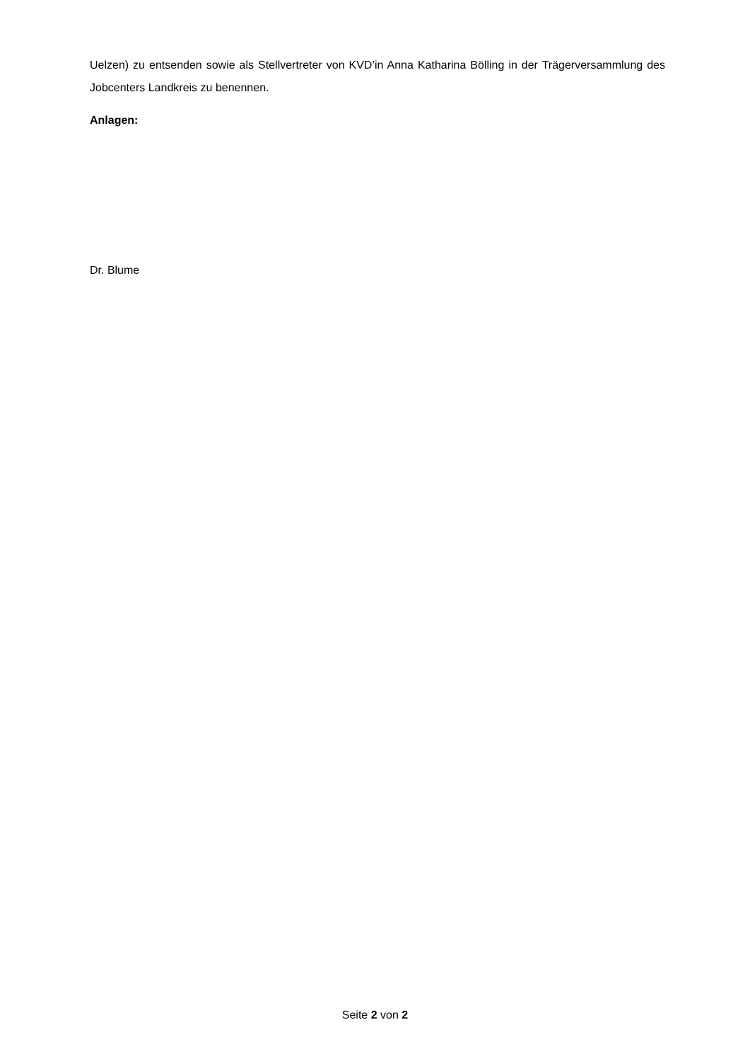Uelzen) zu entsenden sowie als Stellvertreter von KVD’in Anna Katharina Bölling in der Trägerversammlung des Jobcenters Landkreis zu benennen.
Anlagen:
Dr. Blume
Seite 2 von 2